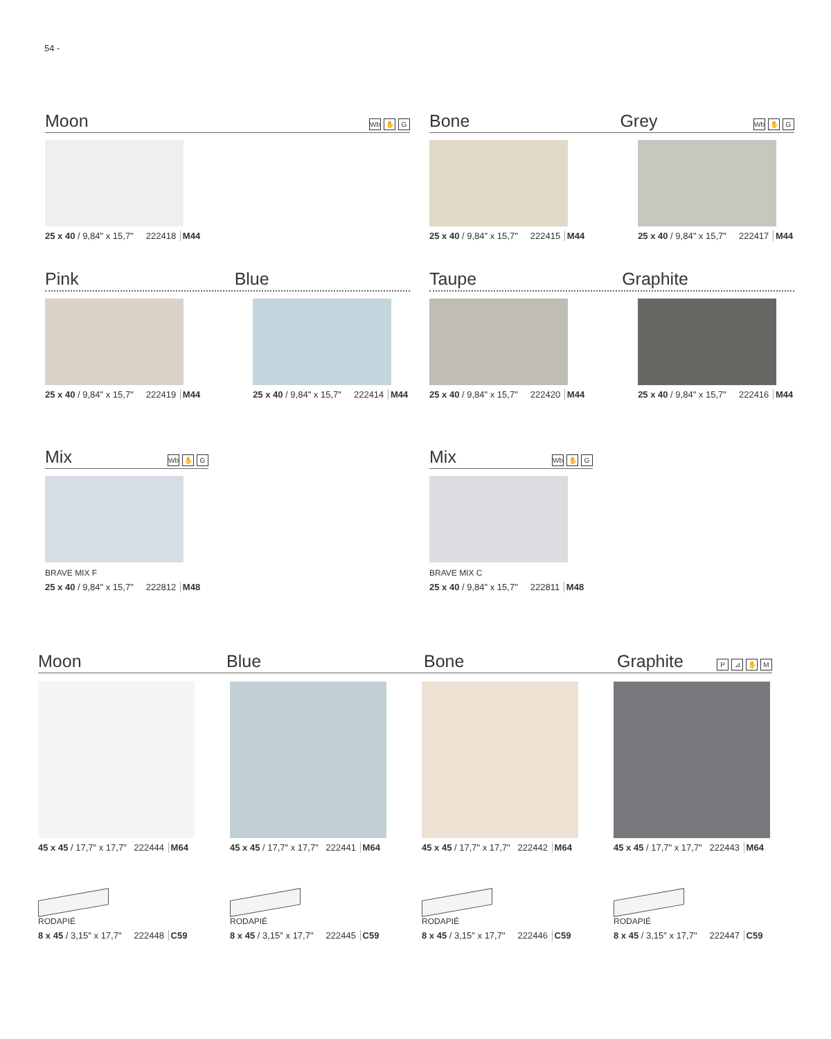54 -
Moon Wb ✋ G
25 x 40 / 9,84" x 15,7" 222418 M44
Bone Grey Wb ✋ G
25 x 40 / 9,84" x 15,7" 222415 M44
25 x 40 / 9,84" x 15,7" 222417 M44
Pink Blue
25 x 40 / 9,84" x 15,7" 222419 M44
25 x 40 / 9,84" x 15,7" 222414 M44
Taupe Graphite
25 x 40 / 9,84" x 15,7" 222420 M44
25 x 40 / 9,84" x 15,7" 222416 M44
Mix Wb ✋ G
BRAVE MIX F
25 x 40 / 9,84" x 15,7" 222812 M48
Mix Wb ✋ G
BRAVE MIX C
25 x 40 / 9,84" x 15,7" 222811 M48
Moon Blue Bone Graphite P ⊿ ✋ M
45 x 45 / 17,7" x 17,7" 222444 M64
RODAPIÉ
8 x 45 / 3,15" x 17,7" 222448 C59
45 x 45 / 17,7" x 17,7" 222441 M64
RODAPIÉ
8 x 45 / 3,15" x 17,7" 222445 C59
45 x 45 / 17,7" x 17,7" 222442 M64
RODAPIÉ
8 x 45 / 3,15" x 17,7" 222446 C59
45 x 45 / 17,7" x 17,7" 222443 M64
RODAPIÉ
8 x 45 / 3,15" x 17,7" 222447 C59